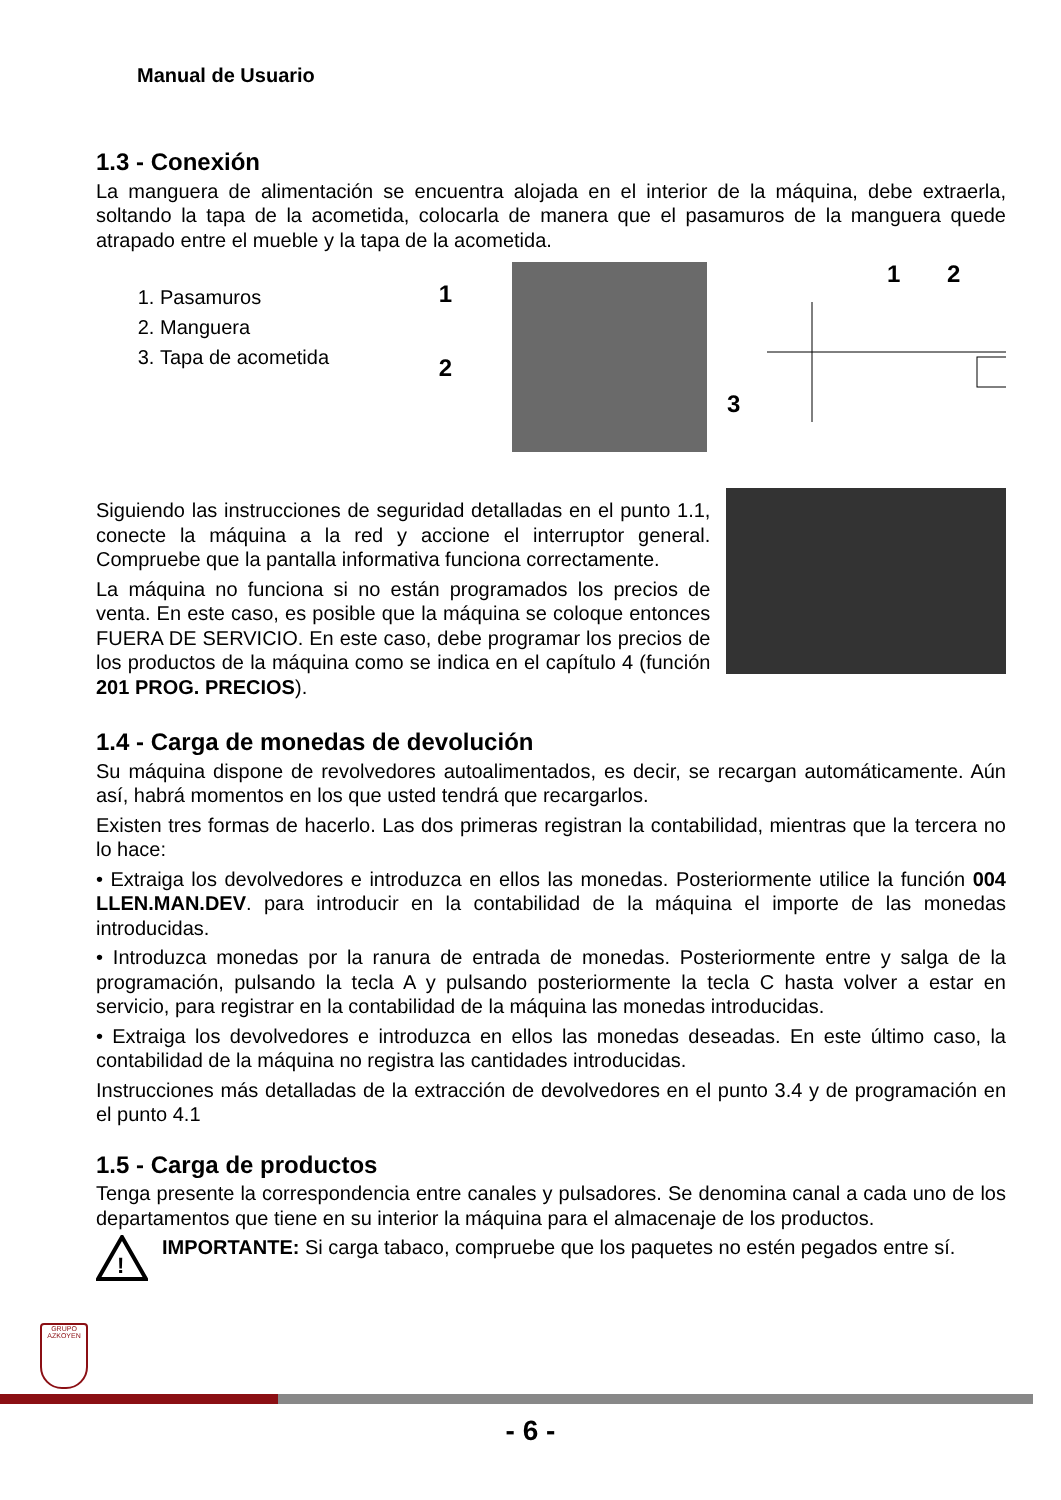Manual de Usuario
1.3 - Conexión
La manguera de alimentación se encuentra alojada en el interior de la máquina, debe extraerla, soltando la tapa de la acometida, colocarla de manera que el pasamuros de la manguera quede atrapado entre el mueble y la tapa de la acometida.
1. Pasamuros
2. Manguera
3. Tapa de acometida
1
2
1
2
3
Siguiendo las instrucciones de seguridad detalladas en el punto 1.1, conecte la máquina a la red y accione el interruptor general. Compruebe que la pantalla informativa funciona correctamente.
La máquina no funciona si no están programados los precios de venta. En este caso, es posible que la máquina se coloque entonces FUERA DE SERVICIO. En este caso, debe programar los precios de los productos de la máquina como se indica en el capítulo 4 (función 201 PROG. PRECIOS).
1.4 - Carga de monedas de devolución
Su máquina dispone de revolvedores autoalimentados, es decir, se recargan automáticamente. Aún así, habrá momentos en los que usted tendrá que recargarlos.
Existen tres formas de hacerlo. Las dos primeras registran la contabilidad, mientras que la tercera no lo hace:
• Extraiga los devolvedores e introduzca en ellos las monedas. Posteriormente utilice la función 004 LLEN.MAN.DEV. para introducir en la contabilidad de la máquina el importe de las monedas introducidas.
• Introduzca monedas por la ranura de entrada de monedas. Posteriormente entre y salga de la programación, pulsando la tecla A y pulsando posteriormente la tecla C hasta volver a estar en servicio, para registrar en la contabilidad de la máquina las monedas introducidas.
• Extraiga los devolvedores e introduzca en ellos las monedas deseadas. En este último caso, la contabilidad de la máquina no registra las cantidades introducidas.
Instrucciones más detalladas de la extracción de devolvedores en el punto 3.4 y de programación en el punto 4.1
1.5 - Carga de productos
Tenga presente la correspondencia entre canales y pulsadores. Se denomina canal a cada uno de los departamentos que tiene en su interior la máquina para el almacenaje de los productos.
!
IMPORTANTE: Si carga tabaco, compruebe que los paquetes no estén pegados entre sí.
GRUPO
AZKOYEN
- 6 -